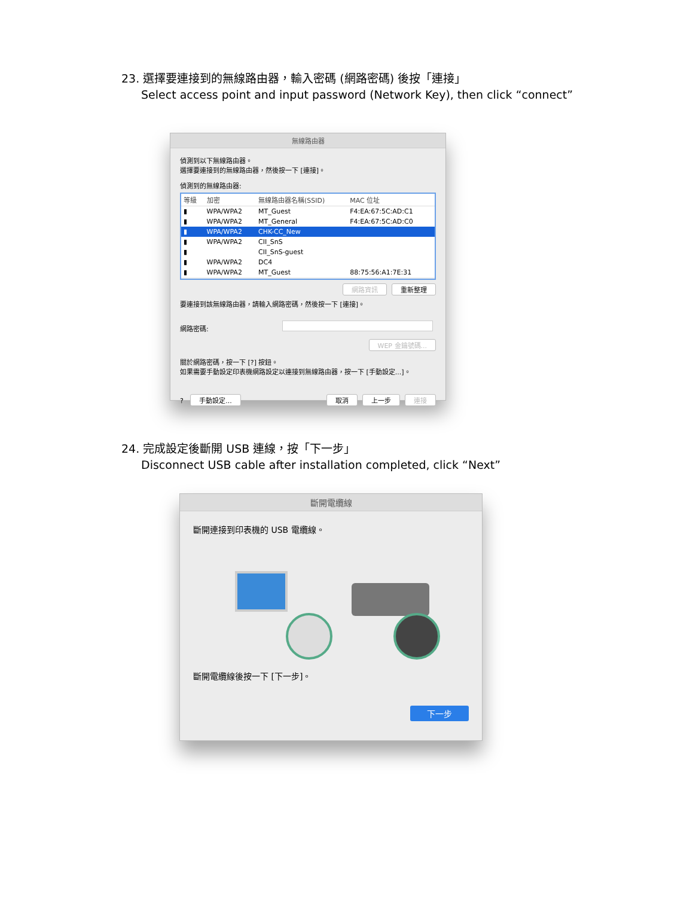23. 選擇要連接到的無線路由器，輸入密碼 (網路密碼) 後按「連接」
Select access point and input password (Network Key), then click “connect”
無線路由器
偵測到以下無線路由器。
選擇要連接到的無線路由器，然後按一下 [連接]。
偵測到的無線路由器:
| 等級 | 加密 | 無線路由器名稱(SSID) | MAC 位址 |
| --- | --- | --- | --- |
| ▮ | WPA/WPA2 | MT_Guest | F4:EA:67:5C:AD:C1 |
| ▮ | WPA/WPA2 | MT_General | F4:EA:67:5C:AD:C0 |
| ▮ | WPA/WPA2 | CHK-CC_New | |
| ▮ | WPA/WPA2 | CII_SnS | |
| ▮ | | CII_SnS-guest | |
| ▮ | WPA/WPA2 | DC4 | |
| ▮ | WPA/WPA2 | MT_Guest | 88:75:56:A1:7E:31 |
網路資訊 重新整理
要連接到該無線路由器，請輸入網路密碼，然後按一下 [連接]。
網路密碼:
WEP 金鑰號碼...
關於網路密碼，按一下 [?] 按鈕。
如果需要手動設定印表機網路設定以連接到無線路由器，按一下 [手動設定...]。
? 手動設定... 取消 上一步 連接
24. 完成設定後斷開 USB 連線，按「下一步」
Disconnect USB cable after installation completed, click “Next”
斷開電纜線
斷開連接到印表機的 USB 電纜線。
斷開電纜線後按一下 [下一步]。
下一步